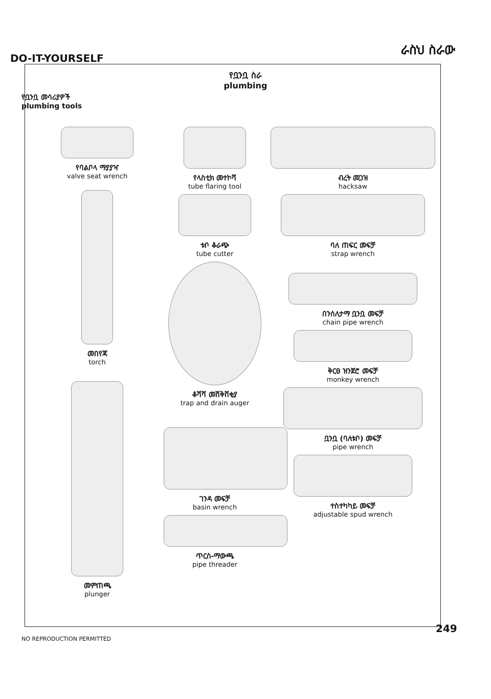DO-IT-YOURSELF
ራስህ ስራው
የቧንቧ ስራ
plumbing
የቧንቧ መሳሪያዎች
plumbing tools
የባልቦላ ማያያዣ
valve seat wrench
መበየጃ
torch
መምጠጫ
plunger
የላስቲክ መተኮሻ
tube flaring tool
ቱቦ ቆራጭ
tube cutter
ቆሻሻ መሸቅሸቂያ
trap and drain auger
ገንዳ መፍቻ
basin wrench
ጥርስ-ማውጫ
pipe threader
ብረት መጋዝ
hacksaw
ባለ ጠፍር መፍቻ
strap wrench
በንሰለታማ ቧንቧ መፍቻ
chain pipe wrench
ቅርፀ ዝንጀሮ መፍቻ
monkey wrench
ቧንቧ (ባለቱቦ) መፍቻ
pipe wrench
ተስተካካይ መፍቻ
adjustable spud wrench
249
NO REPRODUCTION PERMITTED